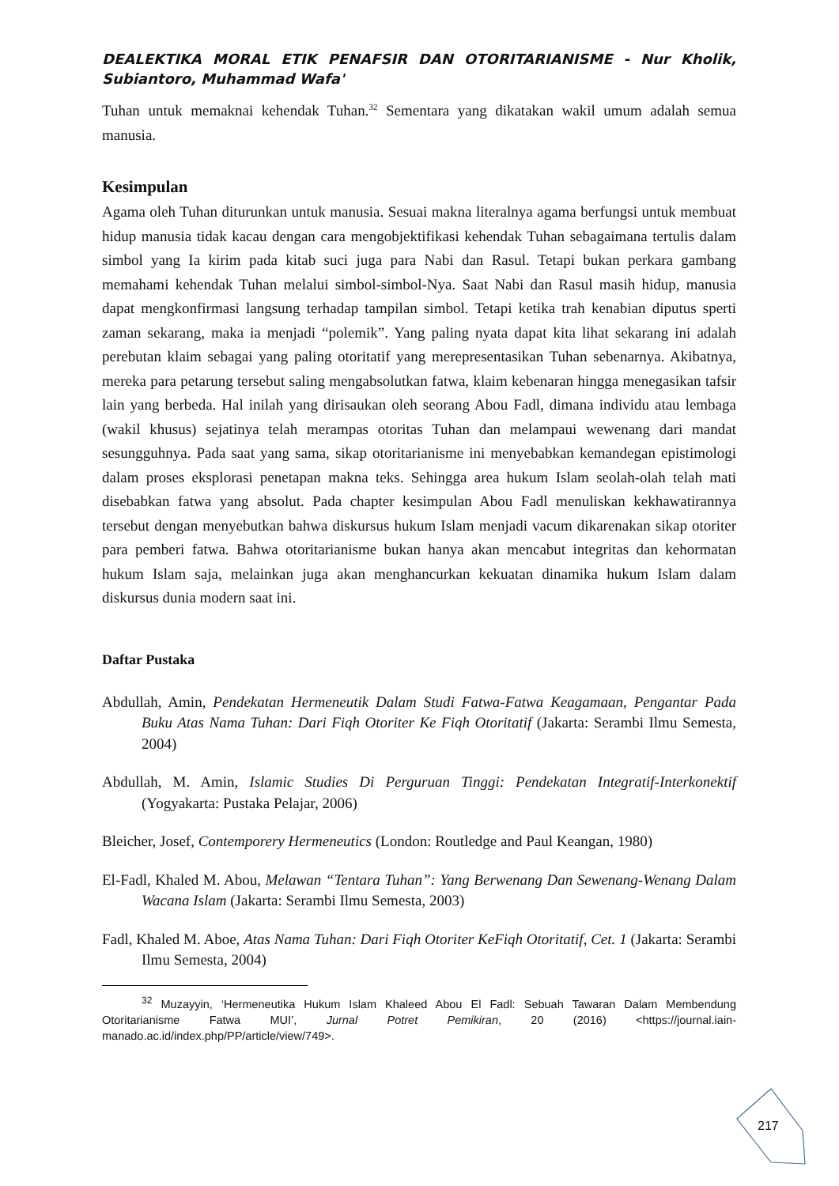DEALEKTIKA MORAL ETIK PENAFSIR DAN OTORITARIANISME - Nur Kholik, Subiantoro, Muhammad Wafa'
Tuhan untuk memaknai kehendak Tuhan.<sup>32</sup> Sementara yang dikatakan wakil umum adalah semua manusia.
Kesimpulan
Agama oleh Tuhan diturunkan untuk manusia. Sesuai makna literalnya agama berfungsi untuk membuat hidup manusia tidak kacau dengan cara mengobjektifikasi kehendak Tuhan sebagaimana tertulis dalam simbol yang Ia kirim pada kitab suci juga para Nabi dan Rasul. Tetapi bukan perkara gambang memahami kehendak Tuhan melalui simbol-simbol-Nya. Saat Nabi dan Rasul masih hidup, manusia dapat mengkonfirmasi langsung terhadap tampilan simbol. Tetapi ketika trah kenabian diputus sperti zaman sekarang, maka ia menjadi “polemik”. Yang paling nyata dapat kita lihat sekarang ini adalah perebutan klaim sebagai yang paling otoritatif yang merepresentasikan Tuhan sebenarnya. Akibatnya, mereka para petarung tersebut saling mengabsolutkan fatwa, klaim kebenaran hingga menegasikan tafsir lain yang berbeda. Hal inilah yang dirisaukan oleh seorang Abou Fadl, dimana individu atau lembaga (wakil khusus) sejatinya telah merampas otoritas Tuhan dan melampaui wewenang dari mandat sesungguhnya. Pada saat yang sama, sikap otoritarianisme ini menyebabkan kemandegan epistimologi dalam proses eksplorasi penetapan makna teks. Sehingga area hukum Islam seolah-olah telah mati disebabkan fatwa yang absolut. Pada chapter kesimpulan Abou Fadl menuliskan kekhawatirannya tersebut dengan menyebutkan bahwa diskursus hukum Islam menjadi vacum dikarenakan sikap otoriter para pemberi fatwa. Bahwa otoritarianisme bukan hanya akan mencabut integritas dan kehormatan hukum Islam saja, melainkan juga akan menghancurkan kekuatan dinamika hukum Islam dalam diskursus dunia modern saat ini.
Daftar Pustaka
Abdullah, Amin, Pendekatan Hermeneutik Dalam Studi Fatwa-Fatwa Keagamaan, Pengantar Pada Buku Atas Nama Tuhan: Dari Fiqh Otoriter Ke Fiqh Otoritatif (Jakarta: Serambi Ilmu Semesta, 2004)
Abdullah, M. Amin, Islamic Studies Di Perguruan Tinggi: Pendekatan Integratif-Interkonektif (Yogyakarta: Pustaka Pelajar, 2006)
Bleicher, Josef, Contemporery Hermeneutics (London: Routledge and Paul Keangan, 1980)
El-Fadl, Khaled M. Abou, Melawan “Tentara Tuhan”: Yang Berwenang Dan Sewenang-Wenang Dalam Wacana Islam (Jakarta: Serambi Ilmu Semesta, 2003)
Fadl, Khaled M. Aboe, Atas Nama Tuhan: Dari Fiqh Otoriter KeFiqh Otoritatif, Cet. 1 (Jakarta: Serambi Ilmu Semesta, 2004)
<sup>32</sup> Muzayyin, ‘Hermeneutika Hukum Islam Khaleed Abou El Fadl: Sebuah Tawaran Dalam Membendung Otoritarianisme Fatwa MUI’, Jurnal Potret Pemikiran, 20 (2016) <https://journal.iain-manado.ac.id/index.php/PP/article/view/749>.
217